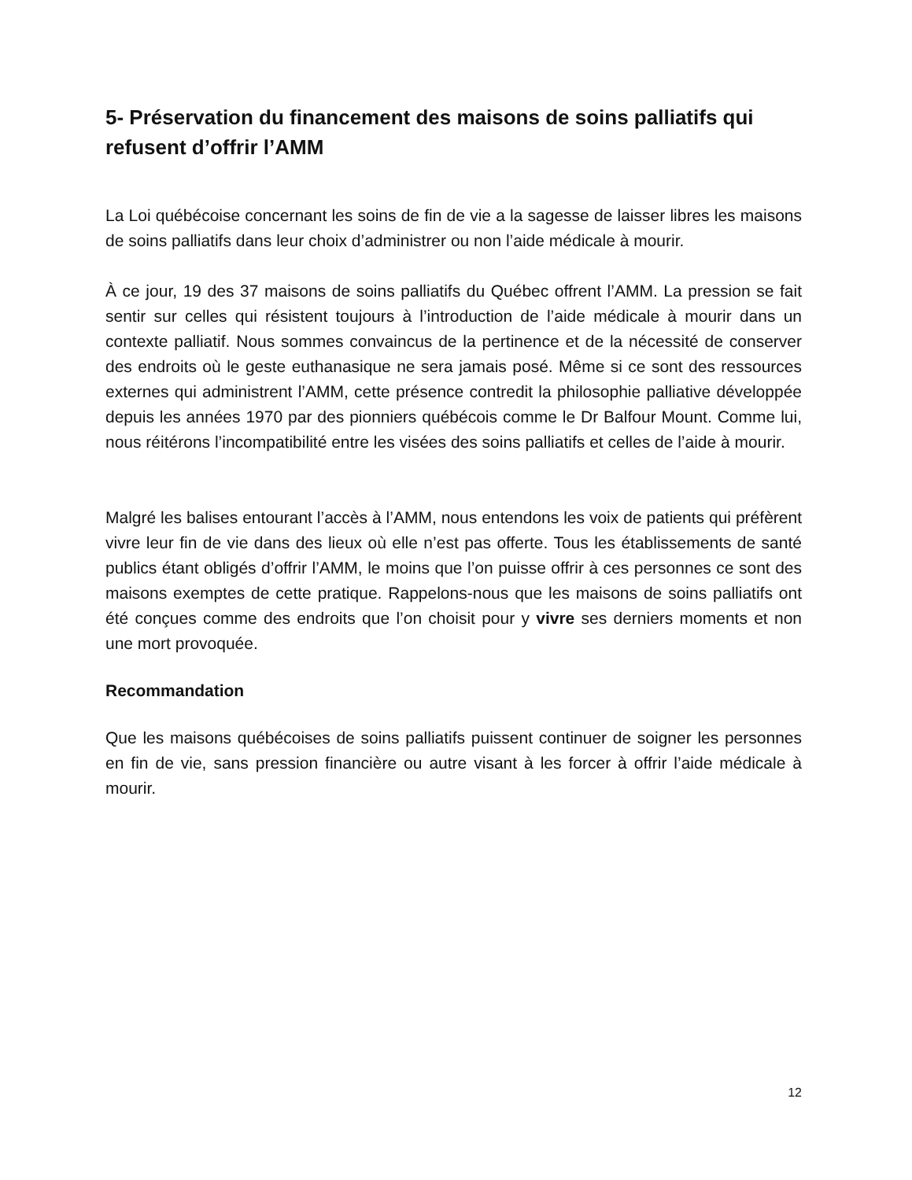5- Préservation du financement des maisons de soins palliatifs qui refusent d’offrir l’AMM
La Loi québécoise concernant les soins de fin de vie a la sagesse de laisser libres les maisons de soins palliatifs dans leur choix d’administrer ou non l’aide médicale à mourir.
À ce jour, 19 des 37 maisons de soins palliatifs du Québec offrent l’AMM. La pression se fait sentir sur celles qui résistent toujours à l’introduction de l’aide médicale à mourir dans un contexte palliatif. Nous sommes convaincus de la pertinence et de la nécessité de conserver des endroits où le geste euthanasique ne sera jamais posé. Même si ce sont des ressources externes qui administrent l’AMM, cette présence contredit la philosophie palliative développée depuis les années 1970 par des pionniers québécois comme le Dr Balfour Mount. Comme lui, nous réitérons l’incompatibilité entre les visées des soins palliatifs et celles de l’aide à mourir.
Malgré les balises entourant l’accès à l’AMM, nous entendons les voix de patients qui préfèrent vivre leur fin de vie dans des lieux où elle n’est pas offerte. Tous les établissements de santé publics étant obligés d’offrir l’AMM, le moins que l’on puisse offrir à ces personnes ce sont des maisons exemptes de cette pratique. Rappelons-nous que les maisons de soins palliatifs ont été conçues comme des endroits que l’on choisit pour y vivre ses derniers moments et non une mort provoquée.
Recommandation
Que les maisons québécoises de soins palliatifs puissent continuer de soigner les personnes en fin de vie, sans pression financière ou autre visant à les forcer à offrir l’aide médicale à mourir.
12